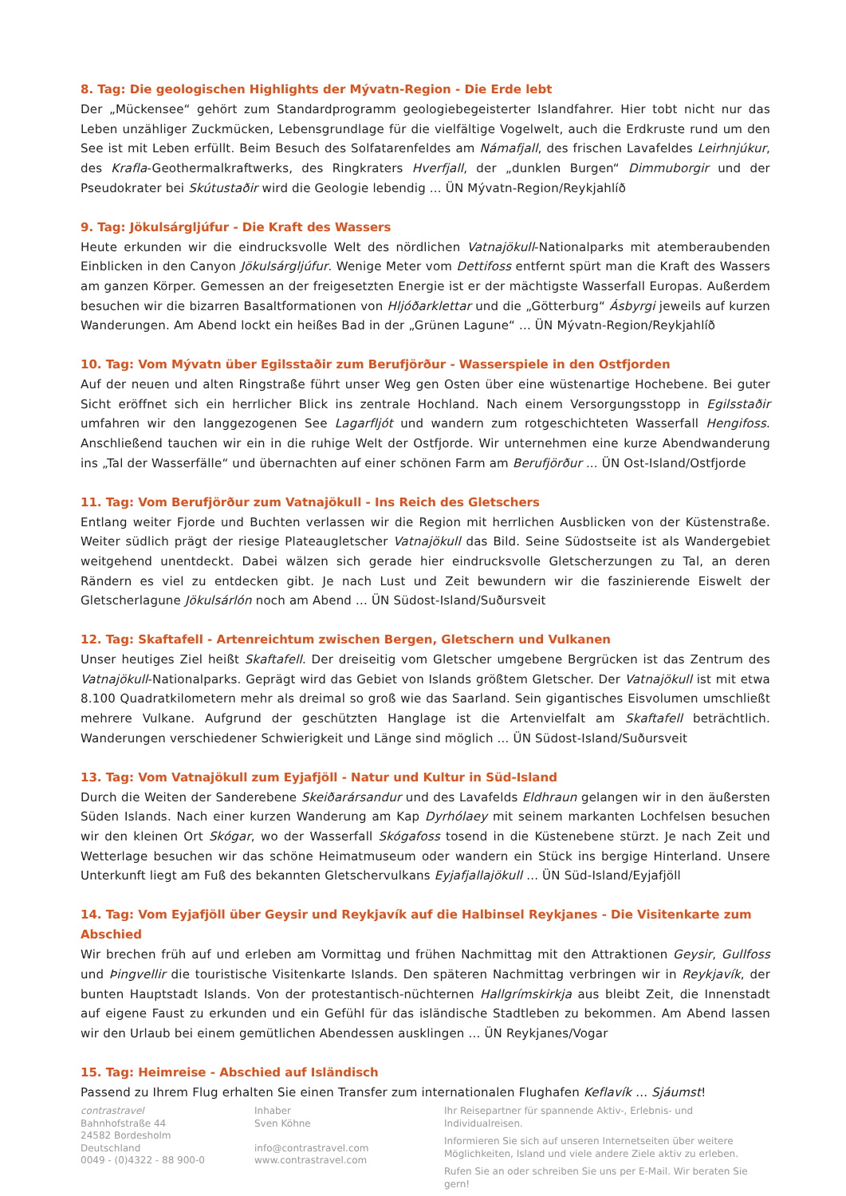8. Tag: Die geologischen Highlights der Mývatn-Region - Die Erde lebt
Der „Mückensee“ gehört zum Standardprogramm geologiebegeisterter Islandfahrer. Hier tobt nicht nur das Leben unzähliger Zuckmücken, Lebensgrundlage für die vielfältige Vogelwelt, auch die Erdkruste rund um den See ist mit Leben erfüllt. Beim Besuch des Solfatarenfeldes am Námafjall, des frischen Lavafeldes Leirhnjúkur, des Krafla-Geothermalkraftwerks, des Ringkraters Hverfjall, der „dunklen Burgen“ Dimmuborgir und der Pseudokrater bei Skútustaðir wird die Geologie lebendig ... ÜN Mývatn-Region/Reykjahlíð
9. Tag: Jökulsárgljúfur - Die Kraft des Wassers
Heute erkunden wir die eindrucksvolle Welt des nördlichen Vatnajökull-Nationalparks mit atemberaubenden Einblicken in den Canyon Jökulsárgljúfur. Wenige Meter vom Dettifoss entfernt spürt man die Kraft des Wassers am ganzen Körper. Gemessen an der freigesetzten Energie ist er der mächtigste Wasserfall Europas. Außerdem besuchen wir die bizarren Basaltformationen von Hljóðarklettar und die „Götterburg“ Ásbyrgi jeweils auf kurzen Wanderungen. Am Abend lockt ein heißes Bad in der „Grünen Lagune“ ... ÜN Mývatn-Region/Reykjahlíð
10. Tag: Vom Mývatn über Egilsstaðir zum Berufjörður - Wasserspiele in den Ostfjorden
Auf der neuen und alten Ringstraße führt unser Weg gen Osten über eine wüstenartige Hochebene. Bei guter Sicht eröffnet sich ein herrlicher Blick ins zentrale Hochland. Nach einem Versorgungsstopp in Egilsstaðir umfahren wir den langgezogenen See Lagarfljót und wandern zum rotgeschichteten Wasserfall Hengifoss. Anschließend tauchen wir ein in die ruhige Welt der Ostfjorde. Wir unternehmen eine kurze Abendwanderung ins „Tal der Wasserfälle“ und übernachten auf einer schönen Farm am Berufjörður ... ÜN Ost-Island/Ostfjorde
11. Tag: Vom Berufjörður zum Vatnajökull - Ins Reich des Gletschers
Entlang weiter Fjorde und Buchten verlassen wir die Region mit herrlichen Ausblicken von der Küstenstraße. Weiter südlich prägt der riesige Plateaugletscher Vatnajökull das Bild. Seine Südostseite ist als Wandergebiet weitgehend unentdeckt. Dabei wälzen sich gerade hier eindrucksvolle Gletscherzungen zu Tal, an deren Rändern es viel zu entdecken gibt. Je nach Lust und Zeit bewundern wir die faszinierende Eiswelt der Gletscherlagune Jökulsárlón noch am Abend ... ÜN Südost-Island/Suðursveit
12. Tag: Skaftafell - Artenreichtum zwischen Bergen, Gletschern und Vulkanen
Unser heutiges Ziel heißt Skaftafell. Der dreiseitig vom Gletscher umgebene Bergrücken ist das Zentrum des Vatnajökull-Nationalparks. Geprägt wird das Gebiet von Islands größtem Gletscher. Der Vatnajökull ist mit etwa 8.100 Quadratkilometern mehr als dreimal so groß wie das Saarland. Sein gigantisches Eisvolumen umschließt mehrere Vulkane. Aufgrund der geschützten Hanglage ist die Artenvielfalt am Skaftafell beträchtlich. Wanderungen verschiedener Schwierigkeit und Länge sind möglich ... ÜN Südost-Island/Suðursveit
13. Tag: Vom Vatnajökull zum Eyjafjöll - Natur und Kultur in Süd-Island
Durch die Weiten der Sanderebene Skeiðarársandur und des Lavafelds Eldhraun gelangen wir in den äußersten Süden Islands. Nach einer kurzen Wanderung am Kap Dyrhólaey mit seinem markanten Lochfelsen besuchen wir den kleinen Ort Skógar, wo der Wasserfall Skógafoss tosend in die Küstenebene stürzt. Je nach Zeit und Wetterlage besuchen wir das schöne Heimatmuseum oder wandern ein Stück ins bergige Hinterland. Unsere Unterkunft liegt am Fuß des bekannten Gletschervulkans Eyjafjallajökull ... ÜN Süd-Island/Eyjafjöll
14. Tag: Vom Eyjafjöll über Geysir und Reykjavík auf die Halbinsel Reykjanes - Die Visitenkarte zum Abschied
Wir brechen früh auf und erleben am Vormittag und frühen Nachmittag mit den Attraktionen Geysir, Gullfoss und Þingvellir die touristische Visitenkarte Islands. Den späteren Nachmittag verbringen wir in Reykjavík, der bunten Hauptstadt Islands. Von der protestantisch-nüchternen Hallgrímskirkja aus bleibt Zeit, die Innenstadt auf eigene Faust zu erkunden und ein Gefühl für das isländische Stadtleben zu bekommen. Am Abend lassen wir den Urlaub bei einem gemütlichen Abendessen ausklingen ... ÜN Reykjanes/Vogar
15. Tag: Heimreise - Abschied auf Isländisch
Passend zu Ihrem Flug erhalten Sie einen Transfer zum internationalen Flughafen Keflavík ... Sjáumst!
contrastravel
Bahnhofstraße 44
24582 Bordesholm
Deutschland
0049 - (0)4322 - 88 900-0
Inhaber
Sven Köhne
info@contrastravel.com
www.contrastravel.com
Ihr Reisepartner für spannende Aktiv-, Erlebnis- und Individualreisen.
Informieren Sie sich auf unseren Internetseiten über weitere Möglichkeiten, Island und viele andere Ziele aktiv zu erleben.
Rufen Sie an oder schreiben Sie uns per E-Mail. Wir beraten Sie gern!